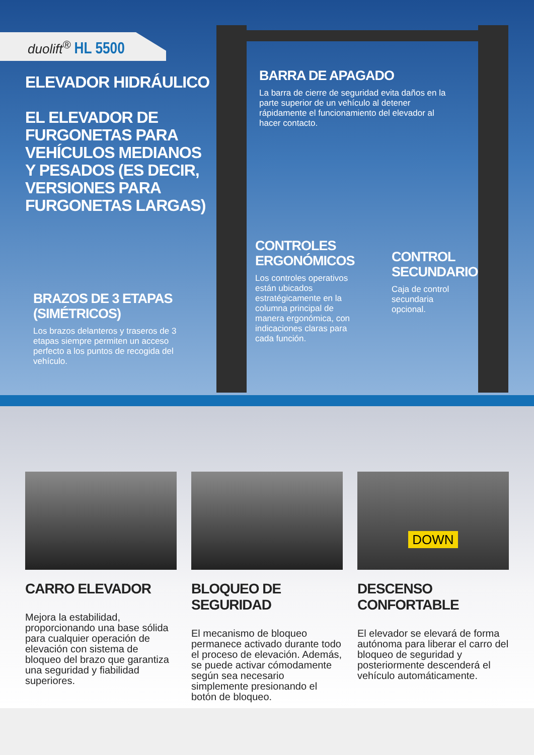duolift<sup>®</sup> HL 5500
ELEVADOR HIDRÁULICO
EL ELEVADOR DE FURGONETAS PARA VEHÍCULOS MEDIANOS Y PESADOS (ES DECIR, VERSIONES PARA FURGONETAS LARGAS)
BARRA DE APAGADO
La barra de cierre de seguridad evita daños en la parte superior de un vehículo al detener rápidamente el funcionamiento del elevador al hacer contacto.
CONTROLES ERGONÓMICOS
Los controles operativos están ubicados estratégicamente en la columna principal de manera ergonómica, con indicaciones claras para cada función.
CONTROL SECUNDARIO
Caja de control secundaria opcional.
BRAZOS DE 3 ETAPAS (SIMÉTRICOS)
Los brazos delanteros y traseros de 3 etapas siempre permiten un acceso perfecto a los puntos de recogida del vehículo.
CARRO ELEVADOR
Mejora la estabilidad, proporcionando una base sólida para cualquier operación de elevación con sistema de bloqueo del brazo que garantiza una seguridad y fiabilidad superiores.
BLOQUEO DE SEGURIDAD
El mecanismo de bloqueo permanece activado durante todo el proceso de elevación. Además, se puede activar cómodamente según sea necesario simplemente presionando el botón de bloqueo.
DOWN
DESCENSO CONFORTABLE
El elevador se elevará de forma autónoma para liberar el carro del bloqueo de seguridad y posteriormente descenderá el vehículo automáticamente.